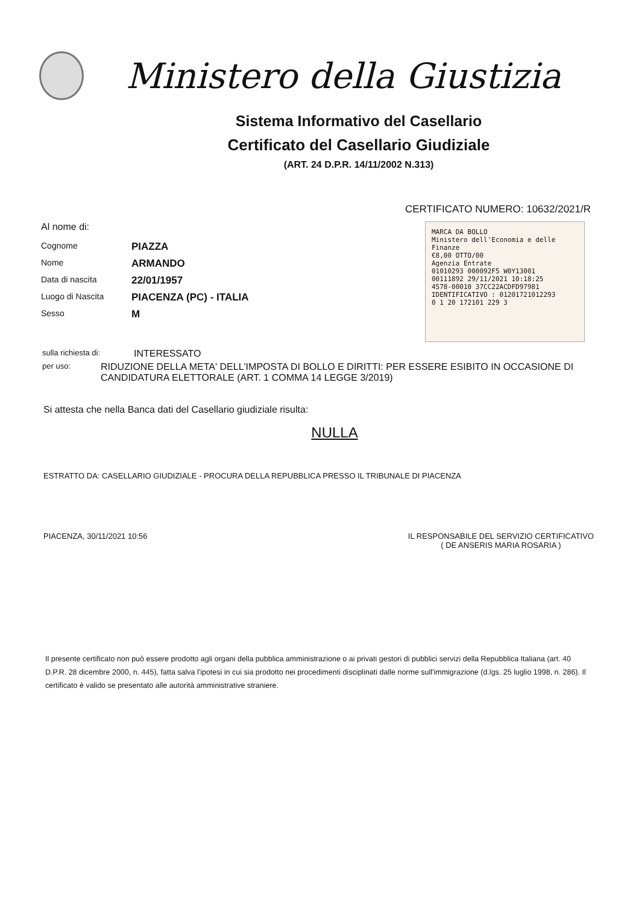Ministero della Giustizia
Sistema Informativo del Casellario
Certificato del Casellario Giudiziale
(ART. 24 D.P.R. 14/11/2002 N.313)
CERTIFICATO NUMERO: 10632/2021/R
Al nome di:
Cognome PIAZZA
Nome ARMANDO
Data di nascita 22/01/1957
Luogo di Nascita PIACENZA (PC) - ITALIA
Sesso M
MARCA DA BOLLO
Ministero dell'Economia e delle Finanze
€8,00 OTTO/00
Agenzia Entrate
01010293 000092F5 W0Y13001
00111892 29/11/2021 10:18:25
4578-00010 37CC22ACDFD97981
IDENTIFICATIVO : 01201721012293
0 1 20 172101 229 3
sulla richiesta di: INTERESSATO
per uso: RIDUZIONE DELLA META' DELL'IMPOSTA DI BOLLO E DIRITTI: PER ESSERE ESIBITO IN OCCASIONE DI CANDIDATURA ELETTORALE (ART. 1 COMMA 14 LEGGE 3/2019)
Si attesta che nella Banca dati del Casellario giudiziale risulta:
NULLA
ESTRATTO DA: CASELLARIO GIUDIZIALE - PROCURA DELLA REPUBBLICA PRESSO IL TRIBUNALE DI PIACENZA
PIACENZA, 30/11/2021 10:56 IL RESPONSABILE DEL SERVIZIO CERTIFICATIVO
( DE ANSERIS MARIA ROSARIA )
Il presente certificato non può essere prodotto agli organi della pubblica amministrazione o ai privati gestori di pubblici servizi della Repubblica Italiana (art. 40 D.P.R. 28 dicembre 2000, n. 445), fatta salva l'ipotesi in cui sia prodotto nei procedimenti disciplinati dalle norme sull'immigrazione (d.lgs. 25 luglio 1998, n. 286). Il certificato è valido se presentato alle autorità amministrative straniere.